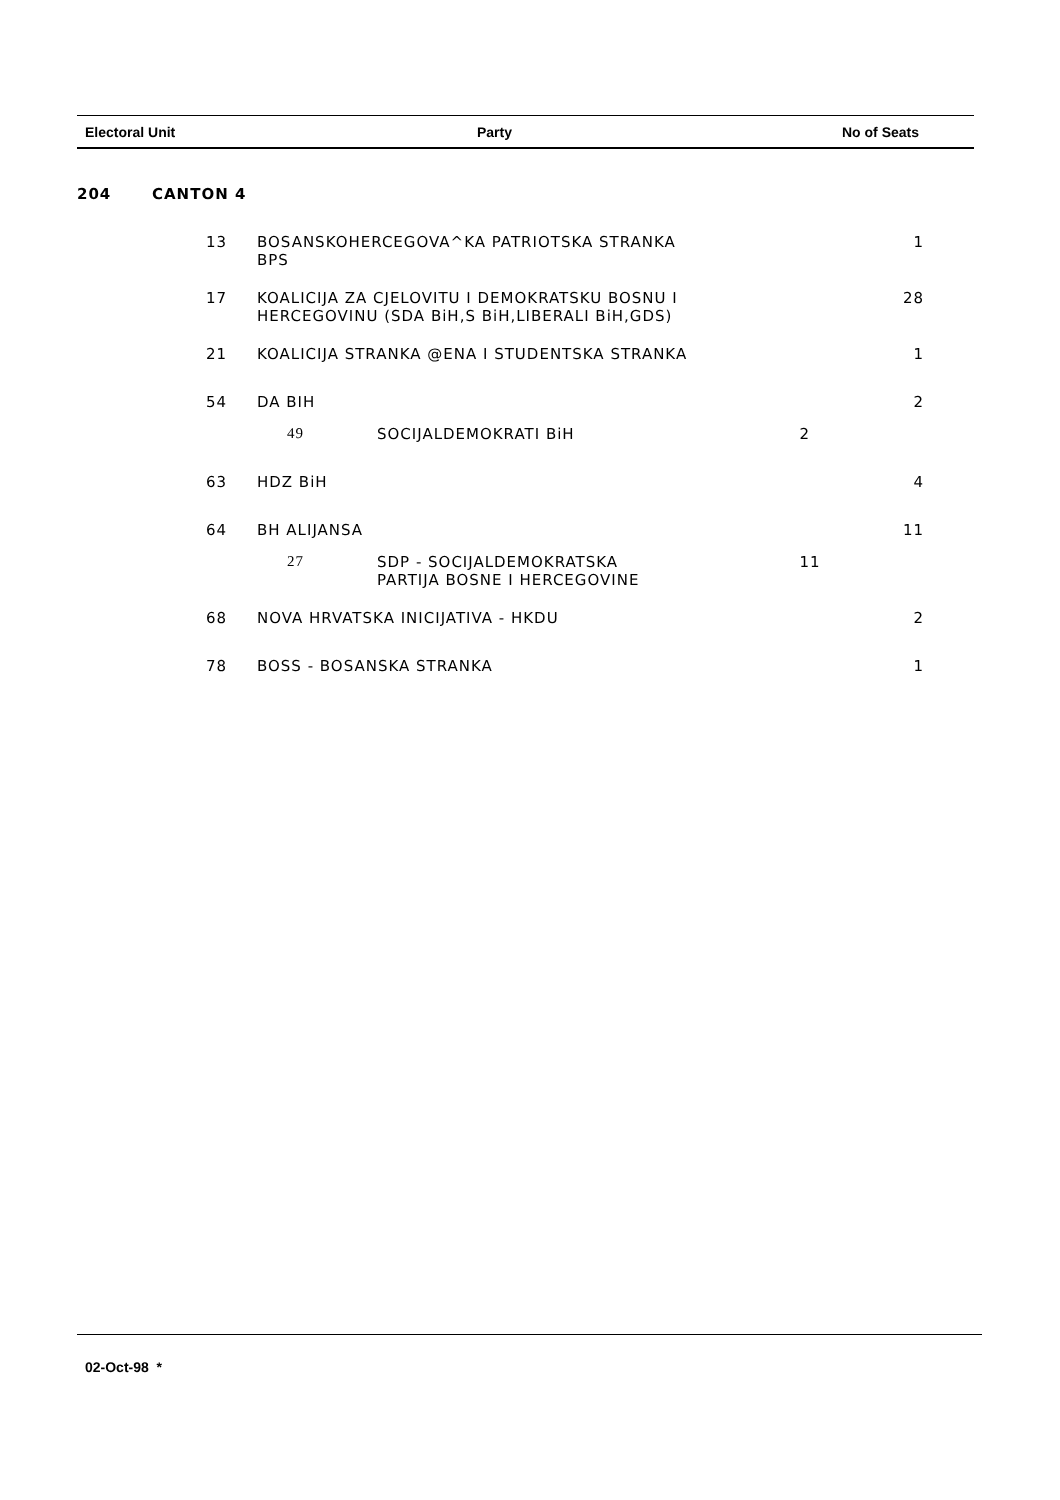Electoral Unit Party No of Seats
| 204 | CANTON 4 | | | | |
| | 13 | BOSANSKOHERCEGOVA^KA PATRIOTSKA STRANKA BPS | | | 1 |
| | 17 | KOALICIJA ZA CJELOVITU I DEMOKRATSKU BOSNU I HERCEGOVINU (SDA BiH,S BiH,LIBERALI BiH,GDS) | | | 28 |
| | 21 | KOALICIJA STRANKA @ENA I STUDENTSKA STRANKA | | | 1 |
| | 54 | DA BIH | | | 2 |
| | | 49 | SOCIJALDEMOKRATI BiH | 2 | |
| | 63 | HDZ BiH | | | 4 |
| | 64 | BH ALIJANSA | | | 11 |
| | | 27 | SDP - SOCIJALDEMOKRATSKA PARTIJA BOSNE I HERCEGOVINE | 11 | |
| | 68 | NOVA HRVATSKA INICIJATIVA - HKDU | | | 2 |
| | 78 | BOSS - BOSANSKA STRANKA | | | 1 |
02-Oct-98 *